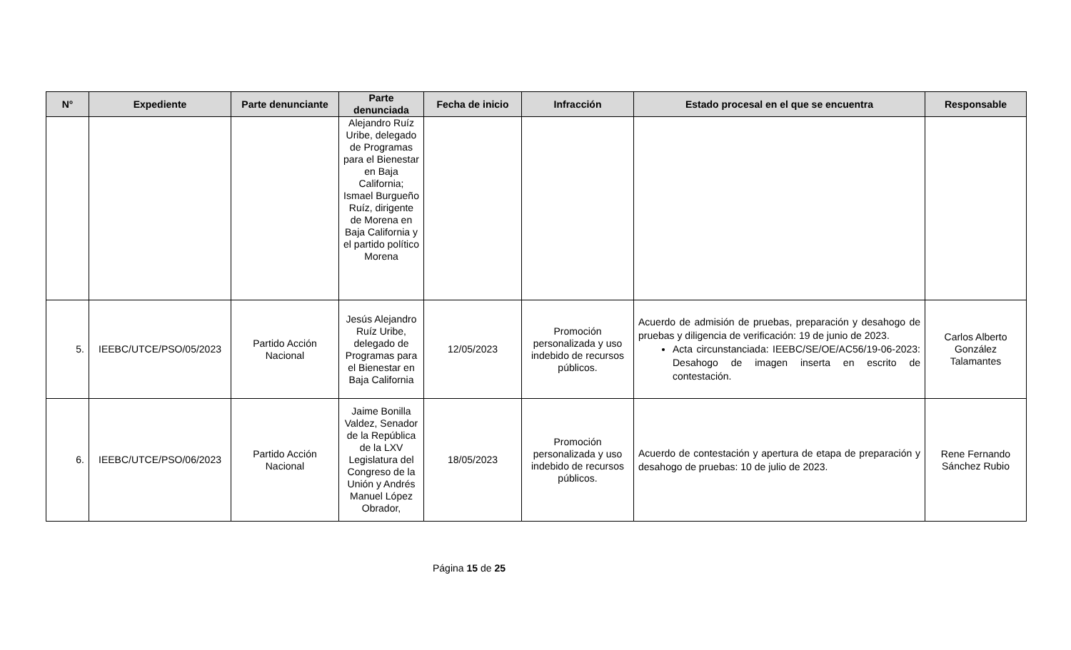| N° | Expediente | Parte denunciante | Parte denunciada | Fecha de inicio | Infracción | Estado procesal en el que se encuentra | Responsable |
| --- | --- | --- | --- | --- | --- | --- | --- |
| | | | Alejandro Ruíz Uribe, delegado de Programas para el Bienestar en Baja California; Ismael Burgueño Ruíz, dirigente de Morena en Baja California y el partido político Morena | | | | |
| 5. | IEEBC/UTCE/PSO/05/2023 | Partido Acción Nacional | Jesús Alejandro Ruíz Uribe, delegado de Programas para el Bienestar en Baja California | 12/05/2023 | Promoción personalizada y uso indebido de recursos públicos. | Acuerdo de admisión de pruebas, preparación y desahogo de pruebas y diligencia de verificación: 19 de junio de 2023. Acta circunstanciada: IEEBC/SE/OE/AC56/19-06-2023: Desahogo de imagen inserta en escrito de contestación. | Carlos Alberto González Talamantes |
| 6. | IEEBC/UTCE/PSO/06/2023 | Partido Acción Nacional | Jaime Bonilla Valdez, Senador de la República de la LXV Legislatura del Congreso de la Unión y Andrés Manuel López Obrador, | 18/05/2023 | Promoción personalizada y uso indebido de recursos públicos. | Acuerdo de contestación y apertura de etapa de preparación y desahogo de pruebas: 10 de julio de 2023. | Rene Fernando Sánchez Rubio |
Página 15 de 25